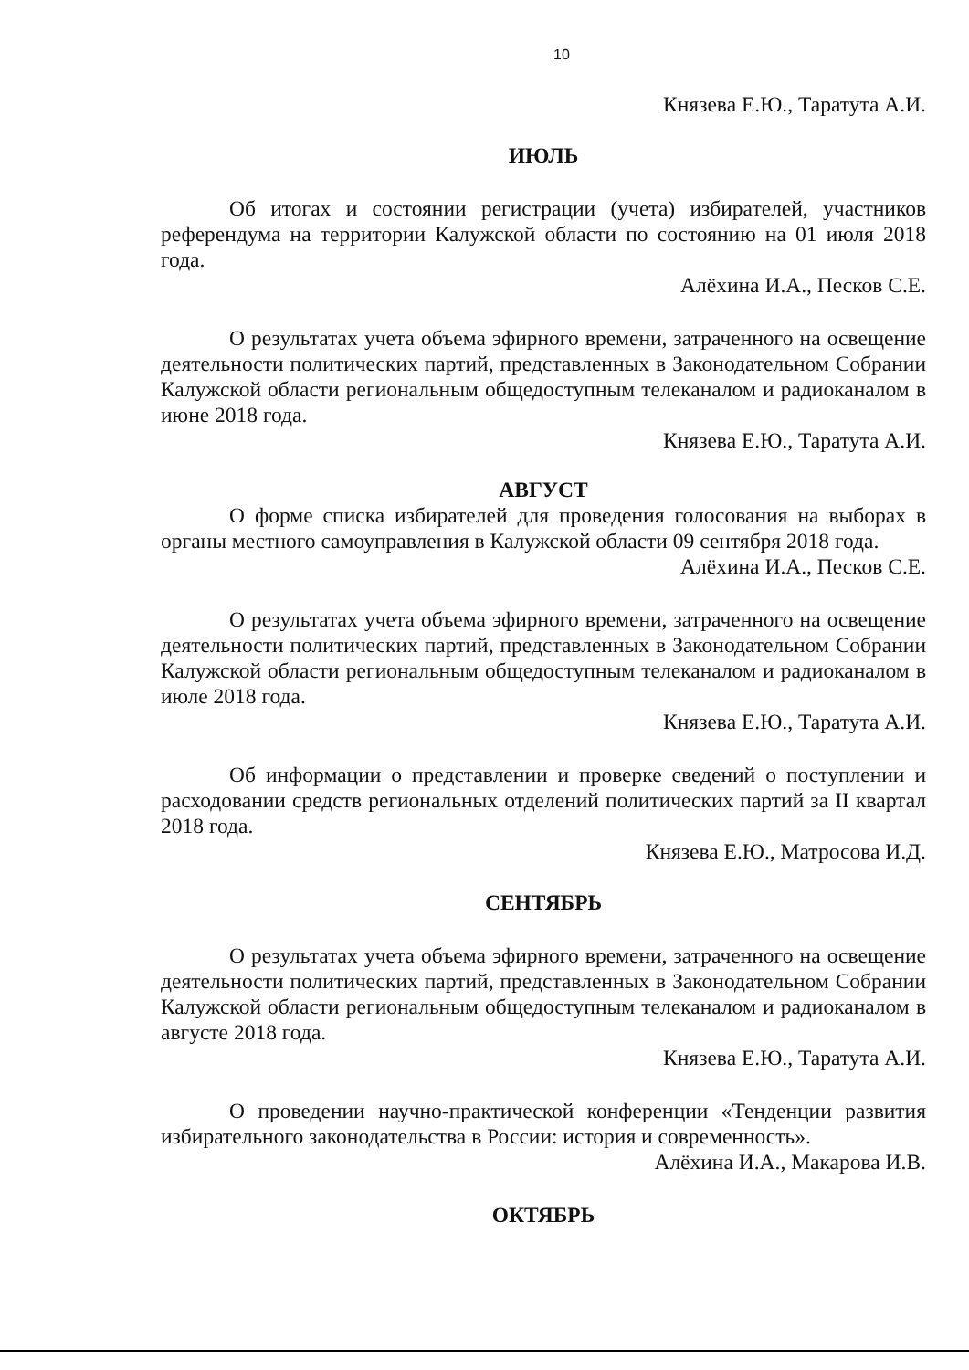10
Князева Е.Ю., Таратута А.И.
ИЮЛЬ
Об итогах и состоянии регистрации (учета) избирателей, участников референдума на территории Калужской области по состоянию на 01 июля 2018 года.
Алёхина И.А., Песков С.Е.
О результатах учета объема эфирного времени, затраченного на освещение деятельности политических партий, представленных в Законодательном Собрании Калужской области региональным общедоступным телеканалом и радиоканалом в июне 2018 года.
Князева Е.Ю., Таратута А.И.
АВГУСТ
О форме списка избирателей для проведения голосования на выборах в органы местного самоуправления в Калужской области 09 сентября 2018 года.
Алёхина И.А., Песков С.Е.
О результатах учета объема эфирного времени, затраченного на освещение деятельности политических партий, представленных в Законодательном Собрании Калужской области региональным общедоступным телеканалом и радиоканалом в июле 2018 года.
Князева Е.Ю., Таратута А.И.
Об информации о представлении и проверке сведений о поступлении и расходовании средств региональных отделений политических партий за II квартал 2018 года.
Князева Е.Ю., Матросова И.Д.
СЕНТЯБРЬ
О результатах учета объема эфирного времени, затраченного на освещение деятельности политических партий, представленных в Законодательном Собрании Калужской области региональным общедоступным телеканалом и радиоканалом в августе 2018 года.
Князева Е.Ю., Таратута А.И.
О проведении научно-практической конференции «Тенденции развития избирательного законодательства в России: история и современность».
Алёхина И.А., Макарова И.В.
ОКТЯБРЬ